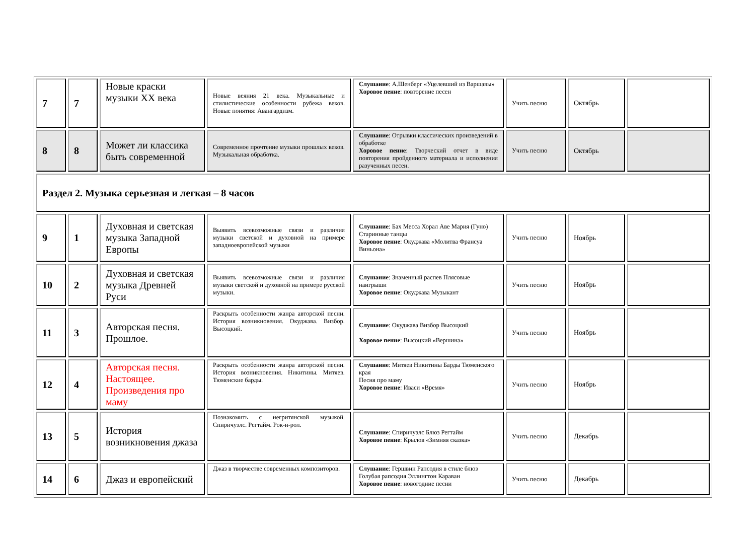| 7 | 7 | Новые краски музыки XX века | Новые веяния 21 века. Музыкальные и стилистические особенности рубежа веков. Новые понятия: Авангардизм. | Слушание : А.Шенберг «Уцелевший из Варшавы» Хоровое пение : повторение песен | Учить песню | Октябрь | |
| 8 | 8 | Может ли классика быть современной | Современное прочтение музыки прошлых веков. Музыкальная обработка. | Слушание : Отрывки классических произведений в обработке Хоровое пение : Творческий отчет в виде повторения пройденного материала и исполнения разученных песен. | Учить песню | Октябрь | |
| Раздел 2. Музыка серьезная и легкая – 8 часов | | | | | | | |
| 9 | 1 | Духовная и светская музыка Западной Европы | Выявить всевозможные связи и различия музыки светской и духовной на примере западноевропейской музыки | Слушание : Бах Месса Хорал Аве Мария (Гуно) Старинные танцы Хоровое пение : Окуджава «Молитва Франсуа Виньона» | Учить песню | Ноябрь | |
| 10 | 2 | Духовная и светская музыка Древней Руси | Выявить всевозможные связи и различия музыки светской и духовной на примере русской музыки. | Слушание : Знаменный распев Плясовые наигрыши Хоровое пение : Окуджава Музыкант | Учить песню | Ноябрь | |
| 11 | 3 | Авторская песня. Прошлое. | Раскрыть особенности жанра авторской песни. История возникновения. Окуджава. Визбор. Высоцкий. | Слушание : Окуджава Визбор Высоцкий Хоровое пение : Высоцкий «Вершина» | Учить песню | Ноябрь | |
| 12 | 4 | Авторская песня. Настоящее. Произведения про маму | Раскрыть особенности жанра авторской песни. История возникновения. Никитины. Митяев. Тюменские барды. | Слушание : Митяев Никитины Барды Тюменского края Песня про маму Хоровое пение : Иваси «Время» | Учить песню | Ноябрь | |
| 13 | 5 | История возникновения джаза | Познакомить с негритянской музыкой. Спиричуэлс. Регтайм. Рок-н-рол. | Слушание : Спиричуэлс Блюз Регтайм Хоровое пение : Крылов «Зимняя сказка» | Учить песню | Декабрь | |
| 14 | 6 | Джаз и европейский | Джаз в творчестве современных композиторов. | Слушание : Гершвин Рапсодия в стиле блюз Голубая рапсодия Эллингтон Караван Хоровое пение : новогодние песни | Учить песню | Декабрь | |